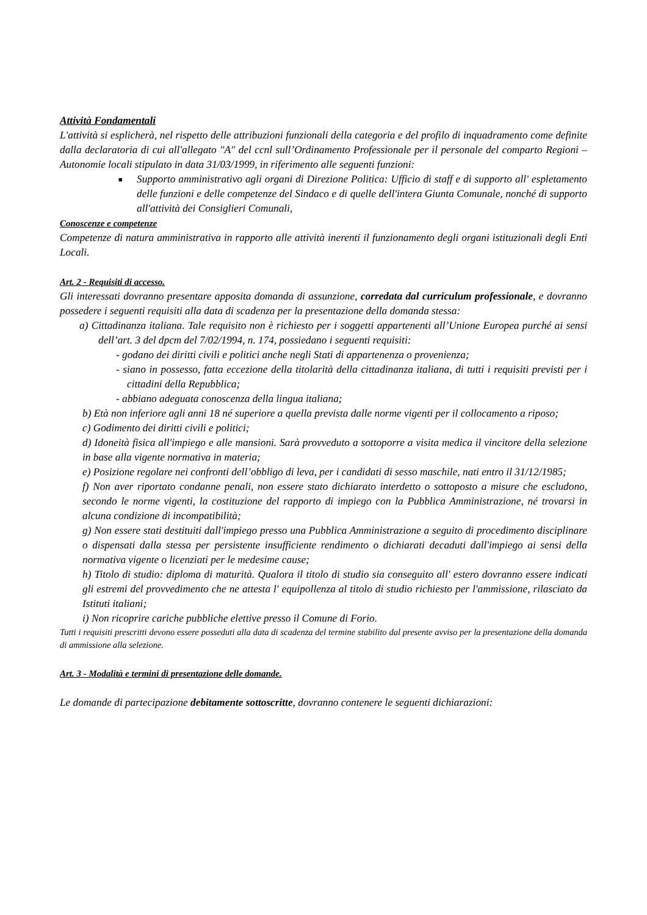Attività Fondamentali
L'attività si esplicherà, nel rispetto delle attribuzioni funzionali della categoria e del profilo di inquadramento come definite dalla declaratoria di cui all'allegato "A" del ccnl sull’Ordinamento Professionale per il personale del comparto Regioni – Autonomie locali stipulato in data 31/03/1999, in riferimento alle seguenti funzioni:
■ Supporto amministrativo agli organi di Direzione Politica: Ufficio di staff e di supporto all' espletamento delle funzioni e delle competenze del Sindaco e di quelle dell'intera Giunta Comunale, nonché di supporto all'attività dei Consiglieri Comunali,
Conoscenze e competenze
Competenze di natura amministrativa in rapporto alle attività inerenti il funzionamento degli organi istituzionali degli Enti Locali.
Art. 2 - Requisiti di accesso.
Gli interessati dovranno presentare apposita domanda di assunzione, corredata dal curriculum professionale, e dovranno possedere i seguenti requisiti alla data di scadenza per la presentazione della domanda stessa:
a) Cittadinanza italiana. Tale requisito non è richiesto per i soggetti appartenenti all’Unione Europea purché ai sensi dell’art. 3 del dpcm del 7/02/1994, n. 174, possiedano i seguenti requisiti:
- godano dei diritti civili e politici anche negli Stati di appartenenza o provenienza;
- siano in possesso, fatta eccezione della titolarità della cittadinanza italiana, di tutti i requisiti previsti per i cittadini della Repubblica;
- abbiano adeguata conoscenza della lingua italiana;
b) Età non inferiore agli anni 18 né superiore a quella prevista dalle norme vigenti per il collocamento a riposo;
c) Godimento dei diritti civili e politici;
d) Idoneità fisica all'impiego e alle mansioni. Sarà provveduto a sottoporre a visita medica il vincitore della selezione in base alla vigente normativa in materia;
e) Posizione regolare nei confronti dell’obbligo di leva, per i candidati di sesso maschile, nati entro il 31/12/1985;
f) Non aver riportato condanne penali, non essere stato dichiarato interdetto o sottoposto a misure che escludono, secondo le norme vigenti, la costituzione del rapporto di impiego con la Pubblica Amministrazione, né trovarsi in alcuna condizione di incompatibilità;
g) Non essere stati destituiti dall'impiego presso una Pubblica Amministrazione a seguito di procedimento disciplinare o dispensati dalla stessa per persistente insufficiente rendimento o dichiarati decaduti dall'impiego ai sensi della normativa vigente o licenziati per le medesime cause;
h) Titolo di studio: diploma di maturità. Qualora il titolo di studio sia conseguito all' estero dovranno essere indicati gli estremi del provvedimento che ne attesta l' equipollenza al titolo di studio richiesto per l'ammissione, rilasciato da Istituti italiani;
i) Non ricoprire cariche pubbliche elettive presso il Comune di Forio.
Tutti i requisiti prescritti devono essere posseduti alla data di scadenza del termine stabilito dal presente avviso per la presentazione della domanda di ammissione alla selezione.
Art. 3 - Modalità e termini di presentazione delle domande.
Le domande di partecipazione debitamente sottoscritte, dovranno contenere le seguenti dichiarazioni: